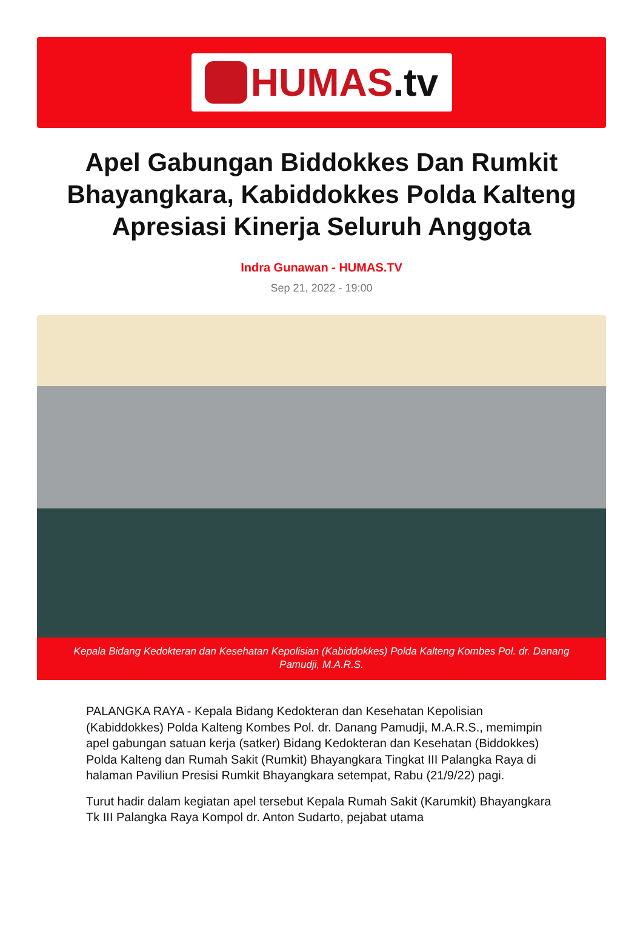HUMAS.tv
Apel Gabungan Biddokkes Dan Rumkit Bhayangkara, Kabiddokkes Polda Kalteng Apresiasi Kinerja Seluruh Anggota
Indra Gunawan - HUMAS.TV
Sep 21, 2022 - 19:00
Kepala Bidang Kedokteran dan Kesehatan Kepolisian (Kabiddokkes) Polda Kalteng Kombes Pol. dr. Danang Pamudji, M.A.R.S.
PALANGKA RAYA - Kepala Bidang Kedokteran dan Kesehatan Kepolisian (Kabiddokkes) Polda Kalteng Kombes Pol. dr. Danang Pamudji, M.A.R.S., memimpin apel gabungan satuan kerja (satker) Bidang Kedokteran dan Kesehatan (Biddokkes) Polda Kalteng dan Rumah Sakit (Rumkit) Bhayangkara Tingkat III Palangka Raya di halaman Paviliun Presisi Rumkit Bhayangkara setempat, Rabu (21/9/22) pagi.
Turut hadir dalam kegiatan apel tersebut Kepala Rumah Sakit (Karumkit) Bhayangkara Tk III Palangka Raya Kompol dr. Anton Sudarto, pejabat utama